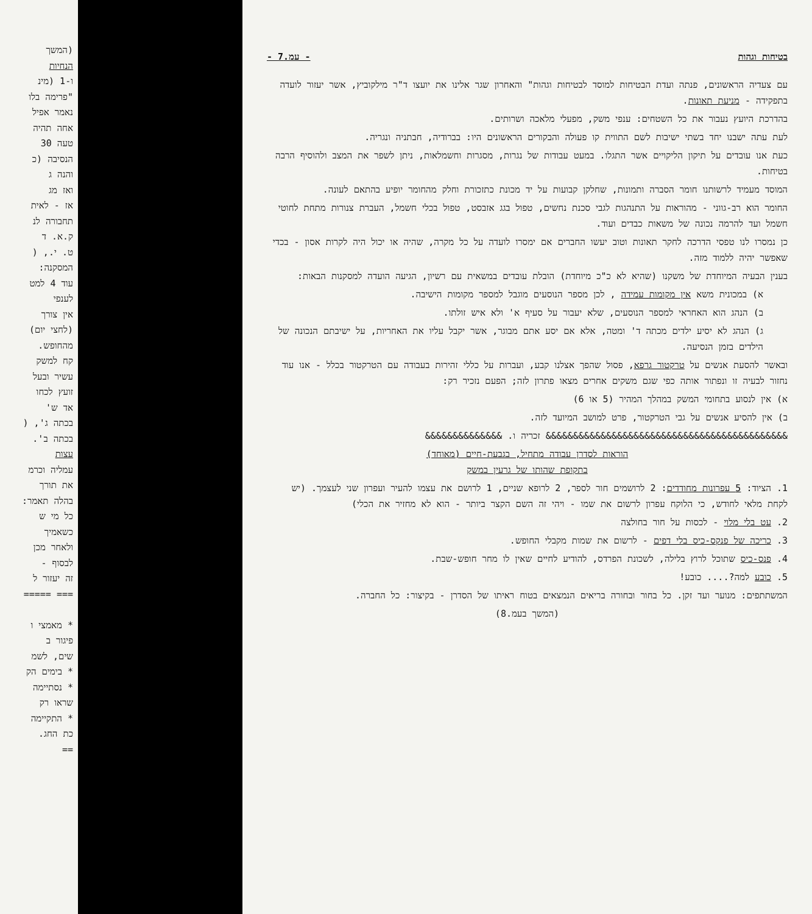(המשך
הנחיות
ו-1 (מינ
"פרימה בלו
נאמר אפיל
אחה תהיה
טעה 30
הנסיבה (כ
והנה ג
ואז מג
אז - לאית
תחבורה לנ
ק.א. ד
ט. י., (
המסקנה:
עוד 4 למט
לענפי
אין צורך
(לחצי יום)
מהחופש.
קח למשק
עשיר ובעל
זועץ לכחו
אד ש'
בכתה ג', (
בכתה ב'.
עצות
עמליה וכרמ
את תורך
בהלה תאמר:
כל מי ש
כשאמיך
ולאחר מכן
לבסוף -
זה יעזור ל
=== =====
* מאמצי ו
פיגור ב
שים, לשמ
* בימים הק
* נסתיימה
שראו רק
* התקיימה
כת החג.
==
בטיחות וגהות - עמ.7 -
עם צעדיה הראשונים, פנתה ועדת הבטיחות למוסד לבטיחות וגהות" והאחרון שגר אלינו את יועצו ד"ר מילקוביץ, אשר יעזור לועדה בתפקידה - מניעת תאונות.
בהדרכת היועץ נעבור את כל השטחים: ענפי משק, מפעלי מלאכה ושרותים.
לעת עתה ישבנו יחד בשתי ישיבות לשם התווית קו פעולה והבקורים הראשונים היו: בברודיה, חבתניה ונגריה.
כעת אנו עובדים על תיקון הליקויים אשר התגלו. במעט עבודות של נגרות, מסגרות וחשמלאות, ניתן לשפר את המצב ולהוסיף הרבה בטיחות.
המוסד מעמיד לרשותנו חומר הסברה ותמונות, שחלקן קבועות על יד מכונת כתזכורת וחלק מהחומר יופיע בהתאם לעונה.
החומר הוא רב-גווני - מהוראות על התנהגות לגבי סכנת נחשים, טפול בגג אזבסט, טפול בכלי חשמל, העברת צנורות מתחת לחוטי חשמל ועד להרמה נכונה של משאות כבדים ועוד.
כן נמסרו לנו טפסי הדרכה לחקר תאונות וטוב יעשו החברים אם ימסרו לועדה על כל מקרה, שהיה או יכול היה לקרות אסון - בכדי שאפשר יהיה ללמוד מזה.
בענין הבעיה המיוחדת של משקנו (שהיא לא כ"כ מיוחדת) הובלת עובדים במשאית עם רשיון, הגיעה הועדה למסקנות הבאות:
א) במכונית משא אין מקומות עמידה , לכן מספר הנוסעים מוגבל למספר מקומות הישיבה.
ב) הנהג הוא האחראי למספר הנוסעים, שלא יעבור על סעיף א' ולא איש זולתו.
ג) הנהג לא יסיע ילדים מכתה ד' ומטה, אלא אם יסע אתם מבוגר, אשר יקבל עליו את האחריות, על ישיבתם הנכונה של הילדים בזמן הנסיעה.
ובאשר להסעת אנשים על טרקטור גרפא, פסול שהפך אצלנו קבע, ועברות על כללי זהירות בעבודה עם הטרקטור בכלל - אנו עוד נחזור לבעיה זו ונפתור אותה כפי שגם משקים אחרים מצאו פתרון לזה; הפעם נזכיר רק:
א) אין לנסוע בתחומי המשק במהלך המהיר (5 או 6)
ב) אין להסיע אנשים על גבי הטרקטור, פרט למושב המיועד לזה.
&&&&&&&&&&&&&&&&&&&&&&&&&&&&&&&&&&&&&&&&&&&& זכריה ו. &&&&&&&&&&&&&&
הוראות לסדרן עבודה מתחיל, בגבעת-חיים (מאוחד)
בתקופת שהותו של גרעין במשק
1. הציוד: 5 עפרונות מחודדים: 2 לרושמים חור לספר, 2 לרופא שניים, 1 לרושם את עצמו להעיר ועפרון שני לעצמך. (יש לקחת מלאי לחודש, כי הלוקח עפרון לרשום את שמו - ויהי זה השם הקצר ביותר - הוא לא מחזיר את הכלי)
2. עט בלי מלוי - לכסות על חור בחולצה
3. כריכה של פנקס-כיס בלי דפים - לרשום את שמות מקבלי החופש.
4. פנס-כיס שתוכל לרוץ בלילה, לשכונת הפרדס, להודיע לחיים שאין לו מחר חופש-שבת.
5. כובע למה?.... כובע!
המשתתפים: מנוער ועד זקן. כל בחור ובחורה בריאים הנמצאים בטוח ראיתו של הסדרן - בקיצור: כל החברה.
(המשך בעמ.8)